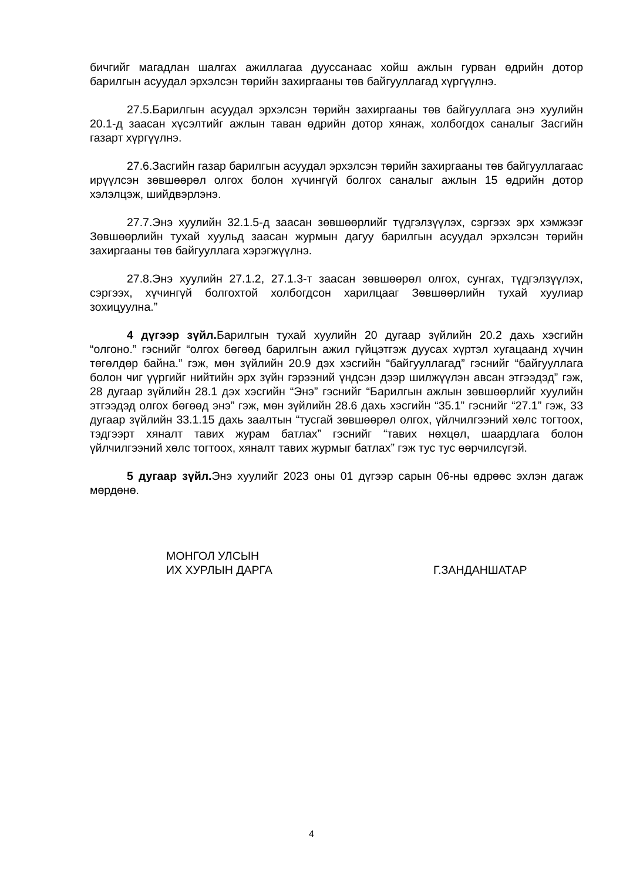бичгийг магадлан шалгах ажиллагаа дууссанаас хойш ажлын гурван өдрийн дотор барилгын асуудал эрхэлсэн төрийн захиргааны төв байгууллагад хүргүүлнэ.
27.5.Барилгын асуудал эрхэлсэн төрийн захиргааны төв байгууллага энэ хуулийн 20.1-д заасан хүсэлтийг ажлын таван өдрийн дотор хянаж, холбогдох саналыг Засгийн газарт хүргүүлнэ.
27.6.Засгийн газар барилгын асуудал эрхэлсэн төрийн захиргааны төв байгууллагаас ирүүлсэн зөвшөөрөл олгох болон хүчингүй болгох саналыг ажлын 15 өдрийн дотор хэлэлцэж, шийдвэрлэнэ.
27.7.Энэ хуулийн 32.1.5-д заасан зөвшөөрлийг түдгэлзүүлэх, сэргээх эрх хэмжээг Зөвшөөрлийн тухай хуульд заасан журмын дагуу барилгын асуудал эрхэлсэн төрийн захиргааны төв байгууллага хэрэгжүүлнэ.
27.8.Энэ хуулийн 27.1.2, 27.1.3-т заасан зөвшөөрөл олгох, сунгах, түдгэлзүүлэх, сэргээх, хүчингүй болгохтой холбогдсон харилцааг Зөвшөөрлийн тухай хуулиар зохицуулна.”
4 дүгээр зүйл. Барилгын тухай хуулийн 20 дугаар зүйлийн 20.2 дахь хэсгийн “олгоно.” гэснийг “олгох бөгөөд барилгын ажил гүйцэтгэж дуусах хүртэл хугацаанд хүчин төгөлдөр байна.” гэж, мөн зүйлийн 20.9 дэх хэсгийн “байгууллагад” гэснийг “байгууллага болон чиг үүргийг нийтийн эрх зүйн гэрээний үндсэн дээр шилжүүлэн авсан этгээдэд” гэж, 28 дугаар зүйлийн 28.1 дэх хэсгийн “Энэ” гэснийг “Барилгын ажлын зөвшөөрлийг хуулийн этгээдэд олгох бөгөөд энэ” гэж, мөн зүйлийн 28.6 дахь хэсгийн “35.1” гэснийг “27.1” гэж, 33 дугаар зүйлийн 33.1.15 дахь заалтын “тусгай зөвшөөрөл олгох, үйлчилгээний хөлс тогтоох, тэдгээрт хяналт тавих журам батлах” гэснийг “тавих нөхцөл, шаардлага болон үйлчилгээний хөлс тогтоох, хяналт тавих журмыг батлах” гэж тус тус өөрчилсүгэй.
5 дугаар зүйл. Энэ хуулийг 2023 оны 01 дүгээр сарын 06-ны өдрөөс эхлэн дагаж мөрдөнө.
МОНГОЛ УЛСЫН
ИХ ХУРЛЫН ДАРГА
Г.ЗАНДАНШАТАР
4